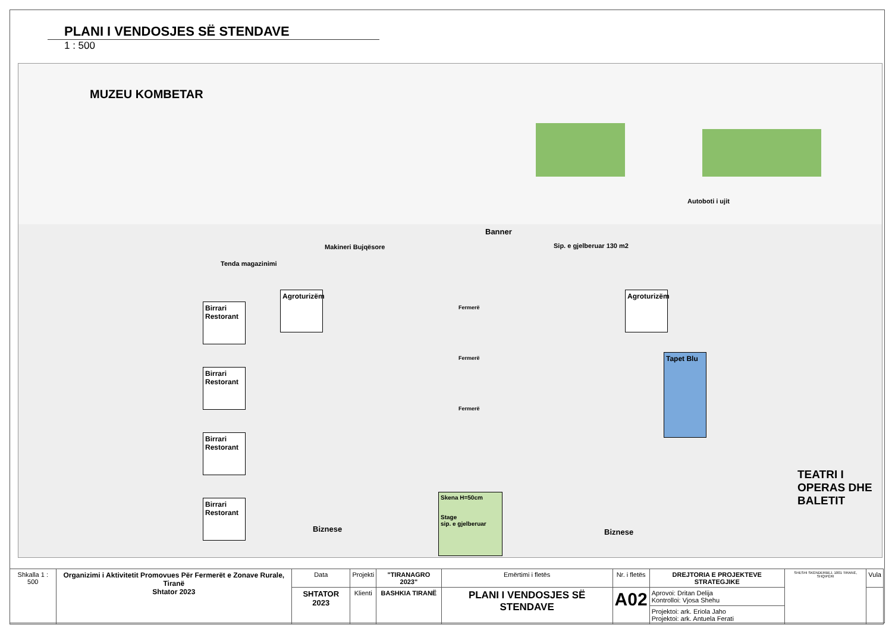PLANI I VENDOSJES SË STENDAVE
1 : 500
MUZEU KOMBETAR
Autoboti i ujit
Banner
Sip. e gjelberuar 130 m2
Makineri Bujqësore
Tenda magazinimi
Birrari Restorant
Birrari Restorant
Birrari Restorant
Birrari Restorant
Agroturizëm
Agroturizëm
Fermerë
Fermerë
Fermerë
Tapet Blu
Biznese Biznese
Skena H=50cm
Stage
sip. e gjelberuar
TEATRI I OPERAS DHE BALETIT
| Shkalla 1 : 500 | Organizimi i Aktivitetit Promovues Për Fermerët e Zonave Rurale, Tiranë Shtator 2023 | Data | Projekti | "TIRANAGRO 2023" | Emërtimi i fletës | Nr. i fletës | DREJTORIA E PROJEKTEVE STRATEGJIKE | SHESHI SKËNDERBEJ, 1001 TIRANË, SHQIPËRI | Vula |
| | | SHTATOR 2023 | Klienti | BASHKIA TIRANË | PLANI I VENDOSJES SË STENDAVE | A02 | Aprovoi: Dritan Delija Kontrolloi: Vjosa Shehu | | |
| | | | | | | | Projektoi: ark. Eriola Jaho Projektoi: ark. Antuela Ferati | | |